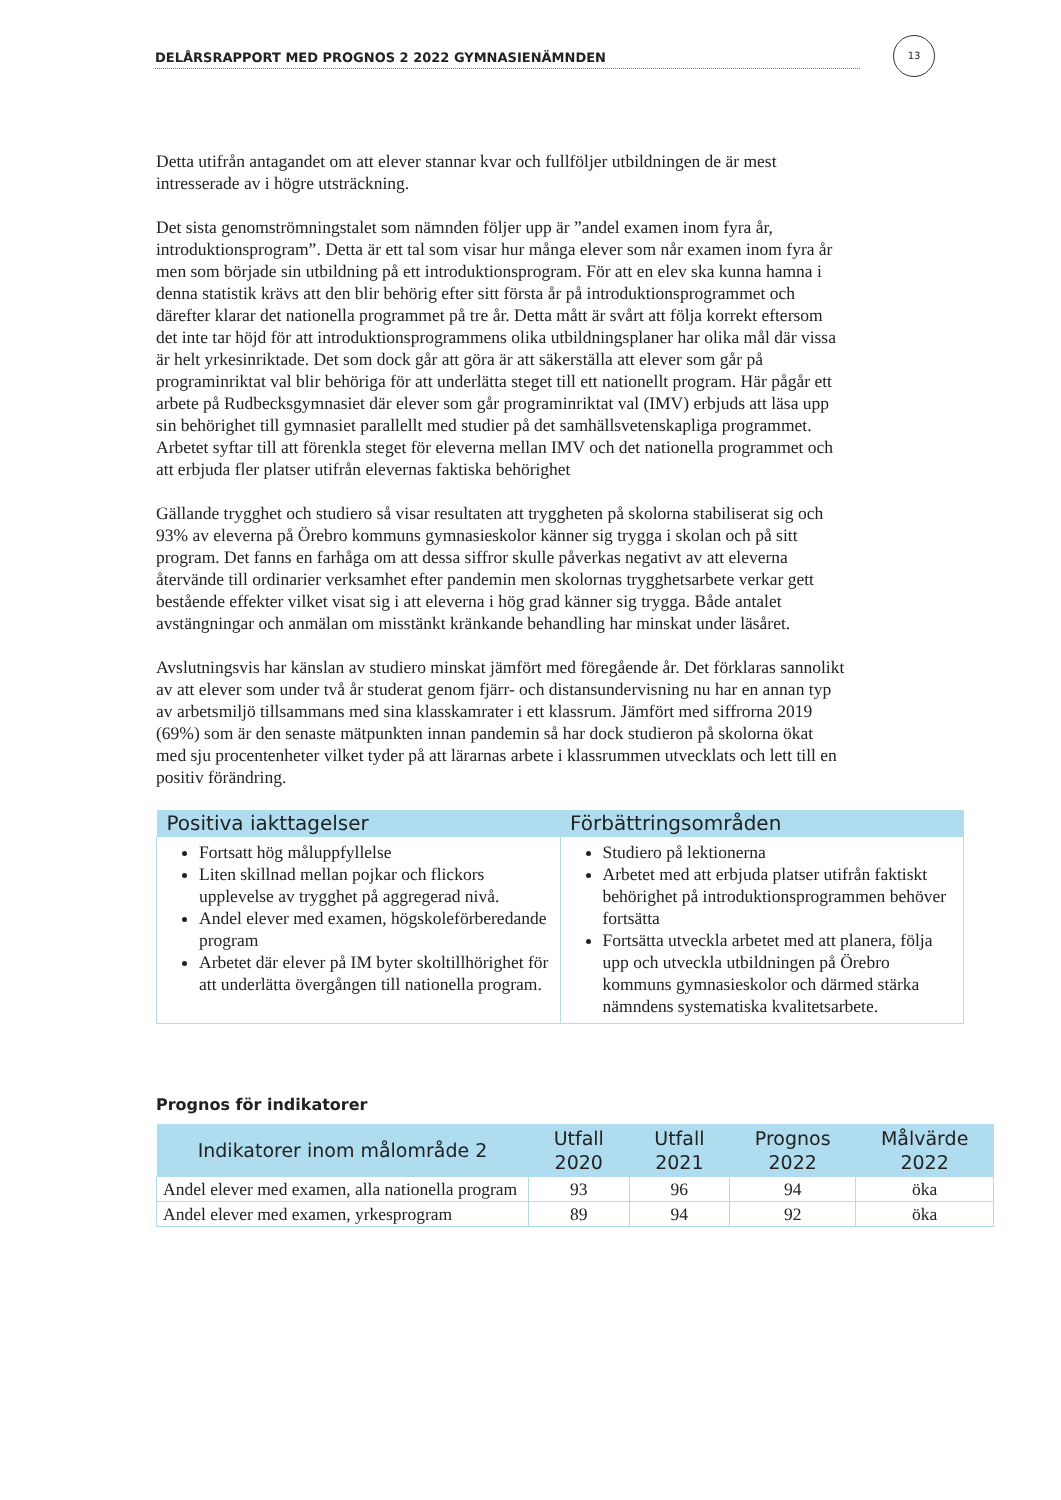DELÅRSRAPPORT MED PROGNOS 2 2022 GYMNASIENÄMNDEN
13
Detta utifrån antagandet om att elever stannar kvar och fullföljer utbildningen de är mest intresserade av i högre utsträckning.
Det sista genomströmningstalet som nämnden följer upp är ”andel examen inom fyra år, introduktionsprogram”. Detta är ett tal som visar hur många elever som når examen inom fyra år men som började sin utbildning på ett introduktionsprogram. För att en elev ska kunna hamna i denna statistik krävs att den blir behörig efter sitt första år på introduktionsprogrammet och därefter klarar det nationella programmet på tre år. Detta mått är svårt att följa korrekt eftersom det inte tar höjd för att introduktionsprogrammens olika utbildningsplaner har olika mål där vissa är helt yrkesinriktade. Det som dock går att göra är att säkerställa att elever som går på programinriktat val blir behöriga för att underlätta steget till ett nationellt program. Här pågår ett arbete på Rudbecksgymnasiet där elever som går programinriktat val (IMV) erbjuds att läsa upp sin behörighet till gymnasiet parallellt med studier på det samhällsvetenskapliga programmet. Arbetet syftar till att förenkla steget för eleverna mellan IMV och det nationella programmet och att erbjuda fler platser utifrån elevernas faktiska behörighet
Gällande trygghet och studiero så visar resultaten att tryggheten på skolorna stabiliserat sig och 93% av eleverna på Örebro kommuns gymnasieskolor känner sig trygga i skolan och på sitt program. Det fanns en farhåga om att dessa siffror skulle påverkas negativt av att eleverna återvände till ordinarier verksamhet efter pandemin men skolornas trygghetsarbete verkar gett bestående effekter vilket visat sig i att eleverna i hög grad känner sig trygga. Både antalet avstängningar och anmälan om misstänkt kränkande behandling har minskat under läsåret.
Avslutningsvis har känslan av studiero minskat jämfört med föregående år. Det förklaras sannolikt av att elever som under två år studerat genom fjärr- och distansundervisning nu har en annan typ av arbetsmiljö tillsammans med sina klasskamrater i ett klassrum. Jämfört med siffrorna 2019 (69%) som är den senaste mätpunkten innan pandemin så har dock studieron på skolorna ökat med sju procentenheter vilket tyder på att lärarnas arbete i klassrummen utvecklats och lett till en positiv förändring.
| Positiva iakttagelser | Förbättringsområden |
| --- | --- |
| Fortsatt hög måluppfyllelse Liten skillnad mellan pojkar och flickors upplevelse av trygghet på aggregerad nivå. Andel elever med examen, högskoleförberedande program Arbetet där elever på IM byter skoltillhörighet för att underlätta övergången till nationella program. | Studiero på lektionerna Arbetet med att erbjuda platser utifrån faktiskt behörighet på introduktionsprogrammen behöver fortsätta Fortsätta utveckla arbetet med att planera, följa upp och utveckla utbildningen på Örebro kommuns gymnasieskolor och därmed stärka nämndens systematiska kvalitetsarbete. |
Prognos för indikatorer
| Indikatorer inom målområde 2 | Utfall 2020 | Utfall 2021 | Prognos 2022 | Målvärde 2022 |
| --- | --- | --- | --- | --- |
| Andel elever med examen, alla nationella program | 93 | 96 | 94 | öka |
| Andel elever med examen, yrkesprogram | 89 | 94 | 92 | öka |